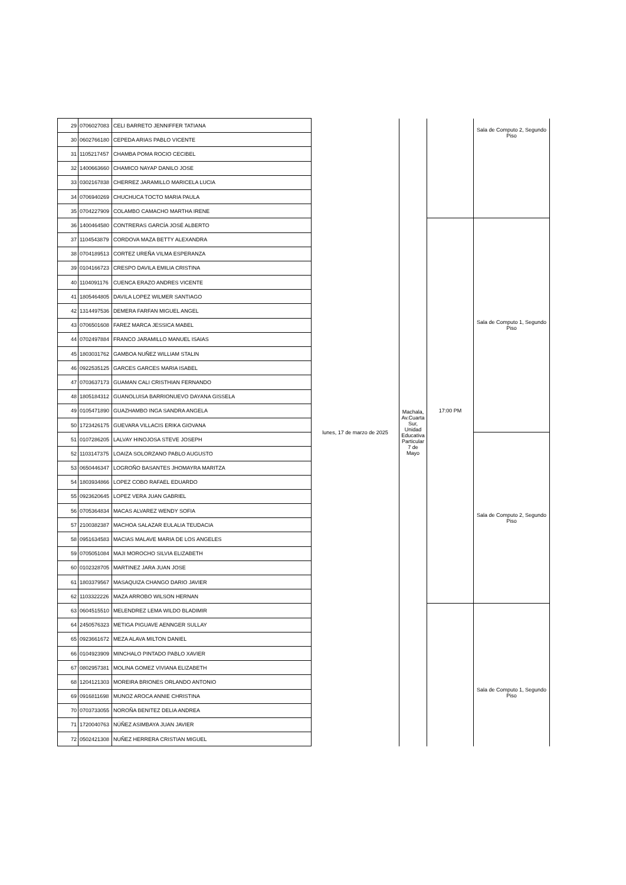| 29 | 0706027083 | CELI BARRETO JENNIFFER TATIANA | lunes, 17 de marzo de 2025 | Machala, Av.Cuarta Sur, Unidad Educativa Particular 7 de Mayo | | Sala de Computo 2, Segundo Piso |
| 30 | 0602766180 | CEPEDA ARIAS PABLO VICENTE | | | | |
| 31 | 1105217457 | CHAMBA POMA ROCIO CECIBEL | | | | |
| 32 | 1400663660 | CHAMICO NAYAP DANILO JOSE | | | | |
| 33 | 0302167838 | CHERREZ JARAMILLO MARICELA LUCIA | | | | |
| 34 | 0706940269 | CHUCHUCA TOCTO MARIA PAULA | | | | |
| 35 | 0704227909 | COLAMBO CAMACHO MARTHA IRENE | | | | |
| 36 | 1400464580 | CONTRERAS GARCÍA JOSÉ ALBERTO | | | 17:00 PM | Sala de Computo 1, Segundo Piso |
| 37 | 1104543879 | CORDOVA MAZA BETTY ALEXANDRA | | | | |
| 38 | 0704189513 | CORTEZ UREÑA VILMA ESPERANZA | | | | |
| 39 | 0104166723 | CRESPO DAVILA EMILIA CRISTINA | | | | |
| 40 | 1104091176 | CUENCA ERAZO ANDRES VICENTE | | | | |
| 41 | 1805464805 | DAVILA LOPEZ WILMER SANTIAGO | | | | |
| 42 | 1314497536 | DEMERA FARFAN MIGUEL ANGEL | | | | |
| 43 | 0706501608 | FAREZ MARCA JESSICA MABEL | | | | |
| 44 | 0702497884 | FRANCO JARAMILLO MANUEL ISAIAS | | | | |
| 45 | 1803031762 | GAMBOA NUÑEZ WILLIAM STALIN | | | | |
| 46 | 0922535125 | GARCES GARCES MARIA ISABEL | | | | |
| 47 | 0703637173 | GUAMAN CALI CRISTHIAN FERNANDO | | | | |
| 48 | 1805184312 | GUANOLUISA BARRIONUEVO DAYANA GISSELA | | | | |
| 49 | 0105471890 | GUAZHAMBO INGA SANDRA ANGELA | | | | |
| 50 | 1723426175 | GUEVARA VILLACIS ERIKA GIOVANA | | | | |
| 51 | 0107286205 | LALVAY HINOJOSA STEVE JOSEPH | | | | Sala de Computo 2, Segundo Piso |
| 52 | 1103147375 | LOAIZA SOLORZANO PABLO AUGUSTO | | | | |
| 53 | 0650446347 | LOGROÑO BASANTES JHOMAYRA MARITZA | | | | |
| 54 | 1803934866 | LOPEZ COBO RAFAEL EDUARDO | | | | |
| 55 | 0923620645 | LOPEZ VERA JUAN GABRIEL | | | | |
| 56 | 0705364834 | MACAS ALVAREZ WENDY SOFIA | | | | |
| 57 | 2100382387 | MACHOA SALAZAR EULALIA TEUDACIA | | | | |
| 58 | 0951634583 | MACIAS MALAVE MARIA DE LOS ANGELES | | | | |
| 59 | 0705051084 | MAJI MOROCHO SILVIA ELIZABETH | | | | |
| 60 | 0102328705 | MARTINEZ JARA JUAN JOSE | | | | |
| 61 | 1803379567 | MASAQUIZA CHANGO DARIO JAVIER | | | | |
| 62 | 1103322226 | MAZA ARROBO WILSON HERNAN | | | | |
| 63 | 0604515510 | MELENDREZ LEMA WILDO BLADIMIR | | | | Sala de Computo 1, Segundo Piso |
| 64 | 2450576323 | METIGA PIGUAVE AENNGER SULLAY | | | | |
| 65 | 0923661672 | MEZA ALAVA MILTON DANIEL | | | | |
| 66 | 0104923909 | MINCHALO PINTADO PABLO XAVIER | | | | |
| 67 | 0802957381 | MOLINA GOMEZ VIVIANA ELIZABETH | | | | |
| 68 | 1204121303 | MOREIRA BRIONES ORLANDO ANTONIO | | | | |
| 69 | 0916811698 | MUNOZ AROCA ANNIE CHRISTINA | | | | |
| 70 | 0703733055 | NOROÑA BENITEZ DELIA ANDREA | | | | |
| 71 | 1720040763 | NÚÑEZ ASIMBAYA JUAN JAVIER | | | | |
| 72 | 0502421308 | NUÑEZ HERRERA CRISTIAN MIGUEL | | | | |